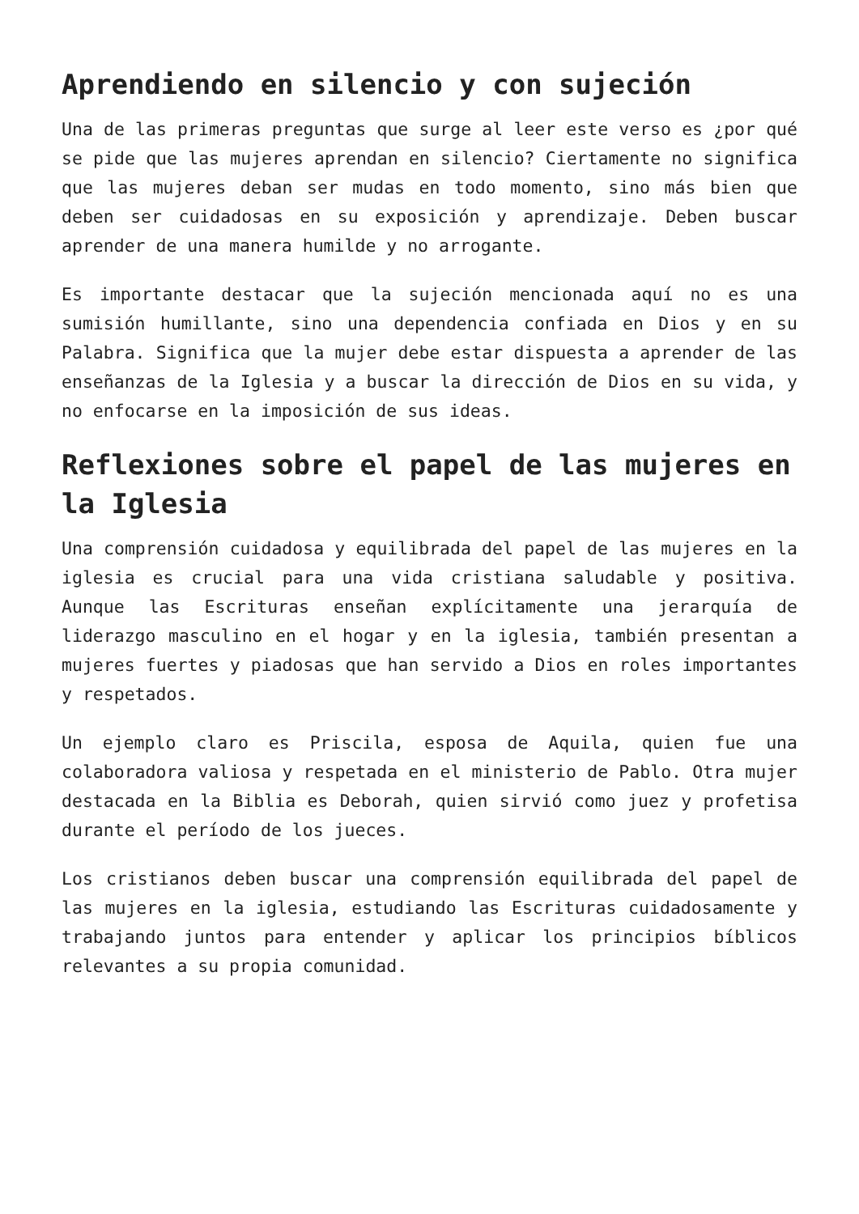Aprendiendo en silencio y con sujeción
Una de las primeras preguntas que surge al leer este verso es ¿por qué se pide que las mujeres aprendan en silencio? Ciertamente no significa que las mujeres deban ser mudas en todo momento, sino más bien que deben ser cuidadosas en su exposición y aprendizaje. Deben buscar aprender de una manera humilde y no arrogante.
Es importante destacar que la sujeción mencionada aquí no es una sumisión humillante, sino una dependencia confiada en Dios y en su Palabra. Significa que la mujer debe estar dispuesta a aprender de las enseñanzas de la Iglesia y a buscar la dirección de Dios en su vida, y no enfocarse en la imposición de sus ideas.
Reflexiones sobre el papel de las mujeres en la Iglesia
Una comprensión cuidadosa y equilibrada del papel de las mujeres en la iglesia es crucial para una vida cristiana saludable y positiva. Aunque las Escrituras enseñan explícitamente una jerarquía de liderazgo masculino en el hogar y en la iglesia, también presentan a mujeres fuertes y piadosas que han servido a Dios en roles importantes y respetados.
Un ejemplo claro es Priscila, esposa de Aquila, quien fue una colaboradora valiosa y respetada en el ministerio de Pablo. Otra mujer destacada en la Biblia es Deborah, quien sirvió como juez y profetisa durante el período de los jueces.
Los cristianos deben buscar una comprensión equilibrada del papel de las mujeres en la iglesia, estudiando las Escrituras cuidadosamente y trabajando juntos para entender y aplicar los principios bíblicos relevantes a su propia comunidad.